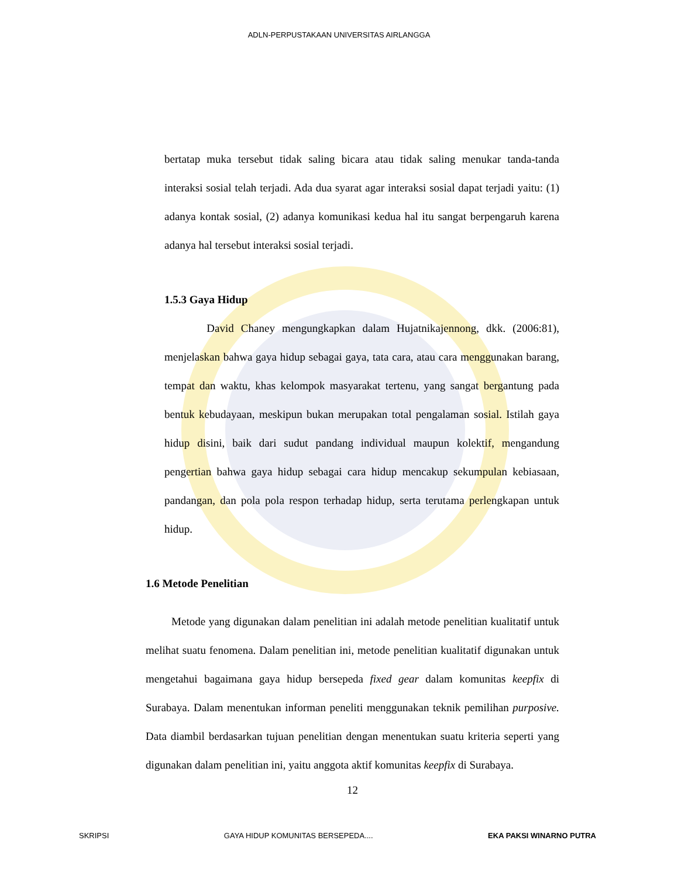ADLN-PERPUSTAKAAN UNIVERSITAS AIRLANGGA
bertatap muka tersebut tidak saling bicara atau tidak saling menukar tanda-tanda interaksi sosial telah terjadi. Ada dua syarat agar interaksi sosial dapat terjadi yaitu: (1) adanya kontak sosial, (2) adanya komunikasi kedua hal itu sangat berpengaruh karena adanya hal tersebut interaksi sosial terjadi.
1.5.3 Gaya Hidup
David Chaney mengungkapkan dalam Hujatnikajennong, dkk. (2006:81), menjelaskan bahwa gaya hidup sebagai gaya, tata cara, atau cara menggunakan barang, tempat dan waktu, khas kelompok masyarakat tertenu, yang sangat bergantung pada bentuk kebudayaan, meskipun bukan merupakan total pengalaman sosial. Istilah gaya hidup disini, baik dari sudut pandang individual maupun kolektif, mengandung pengertian bahwa gaya hidup sebagai cara hidup mencakup sekumpulan kebiasaan, pandangan, dan pola pola respon terhadap hidup, serta terutama perlengkapan untuk hidup.
1.6 Metode Penelitian
Metode yang digunakan dalam penelitian ini adalah metode penelitian kualitatif untuk melihat suatu fenomena. Dalam penelitian ini, metode penelitian kualitatif digunakan untuk mengetahui bagaimana gaya hidup bersepeda fixed gear dalam komunitas keepfix di Surabaya. Dalam menentukan informan peneliti menggunakan teknik pemilihan purposive. Data diambil berdasarkan tujuan penelitian dengan menentukan suatu kriteria seperti yang digunakan dalam penelitian ini, yaitu anggota aktif komunitas keepfix di Surabaya.
12
SKRIPSI GAYA HIDUP KOMUNITAS BERSEPEDA.... EKA PAKSI WINARNO PUTRA